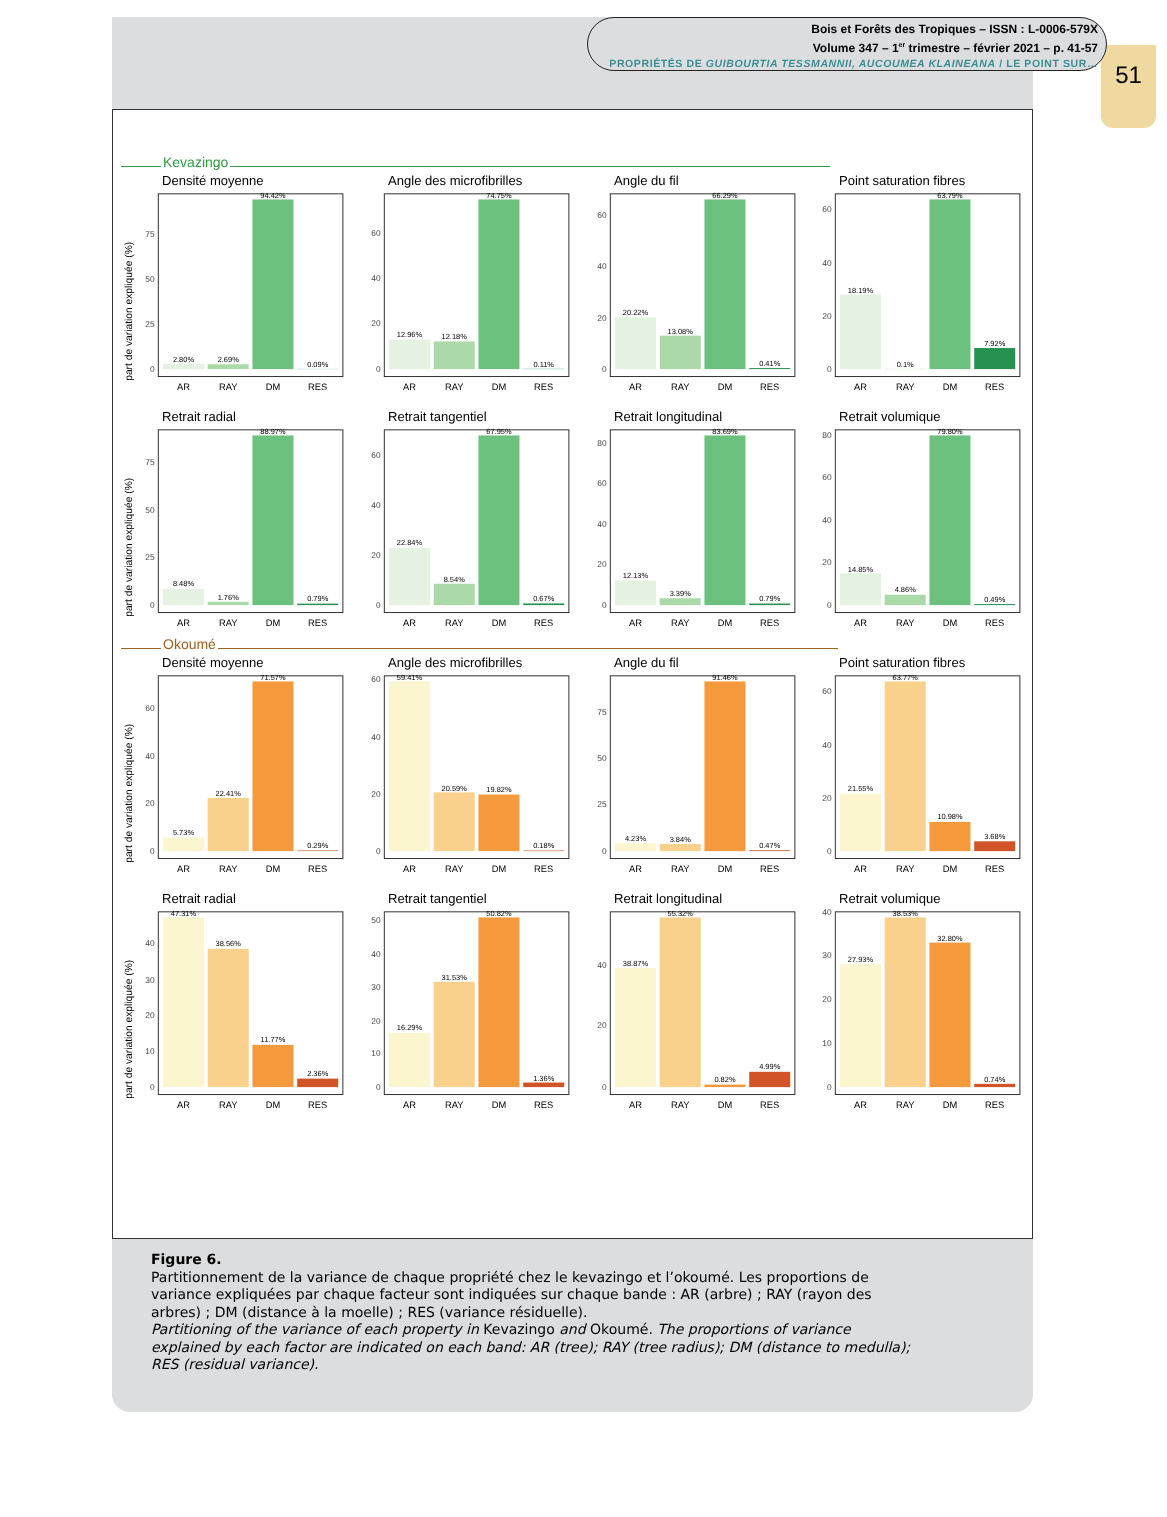51
Bois et Forêts des Tropiques – ISSN : L-0006-579X
Volume 347 – 1<sup>er</sup> trimestre – février 2021 – p. 41-57
PROPRIÉTÉS DE GUIBOURTIA TESSMANNII, AUCOUMEA KLAINEANA / LE POINT SUR…
Kevazingo
Densité moyenne
part de variation expliquée (%)
0
25
50
75
2.80%
2.69%
94.42%
0.09%
AR
RAY
DM
RES
Angle des microfibrilles
0
20
40
60
12.96%
12.18%
74.75%
0.11%
AR
RAY
DM
RES
Angle du fil
0
20
40
60
20.22%
13.08%
66.29%
0.41%
AR
RAY
DM
RES
Point saturation fibres
0
20
40
60
18.19%
0.1%
63.79%
7.92%
AR
RAY
DM
RES
Retrait radial
part de variation expliquée (%)
0
25
50
75
8.48%
1.76%
88.97%
0.79%
AR
RAY
DM
RES
Retrait tangentiel
0
20
40
60
22.84%
8.54%
67.95%
0.67%
AR
RAY
DM
RES
Retrait longitudinal
0
20
40
60
80
12.13%
3.39%
83.69%
0.79%
AR
RAY
DM
RES
Retrait volumique
0
20
40
60
80
14.85%
4.86%
79.80%
0.49%
AR
RAY
DM
RES
Okoumé
Densité moyenne
part de variation expliquée (%)
0
20
40
60
5.73%
22.41%
71.57%
0.29%
AR
RAY
DM
RES
Angle des microfibrilles
0
20
40
60
59.41%
20.59%
19.82%
0.18%
AR
RAY
DM
RES
Angle du fil
0
25
50
75
4.23%
3.84%
91.46%
0.47%
AR
RAY
DM
RES
Point saturation fibres
0
20
40
60
21.55%
63.77%
10.98%
3.68%
AR
RAY
DM
RES
Retrait radial
part de variation expliquée (%)
0
10
20
30
40
47.31%
38.56%
11.77%
2.36%
AR
RAY
DM
RES
Retrait tangentiel
0
10
20
30
40
50
16.29%
31.53%
50.82%
1.36%
AR
RAY
DM
RES
Retrait longitudinal
0
20
40
38.87%
55.32%
0.82%
4.99%
AR
RAY
DM
RES
Retrait volumique
0
10
20
30
40
27.93%
38.53%
32.80%
0.74%
AR
RAY
DM
RES
Figure 6.
Partitionnement de la variance de chaque propriété chez le kevazingo et l’okoumé. Les proportions de variance expliquées par chaque facteur sont indiquées sur chaque bande : AR (arbre) ; RAY (rayon des arbres) ; DM (distance à la moelle) ; RES (variance résiduelle).
Partitioning of the variance of each property in Kevazingo and Okoumé. The proportions of variance explained by each factor are indicated on each band: AR (tree); RAY (tree radius); DM (distance to medulla); RES (residual variance).